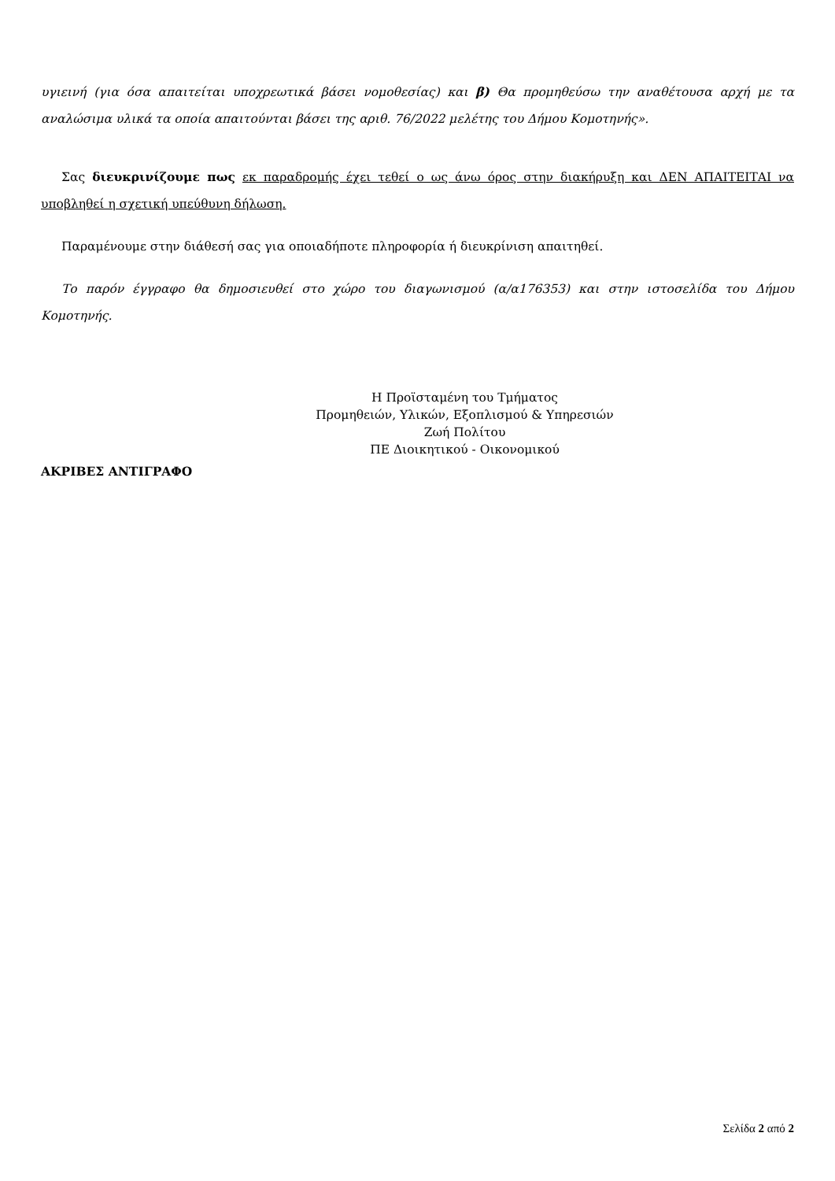υγιεινή (για όσα απαιτείται υποχρεωτικά βάσει νομοθεσίας) και β) Θα προμηθεύσω την αναθέτουσα αρχή με τα αναλώσιμα υλικά τα οποία απαιτούνται βάσει της αριθ. 76/2022 μελέτης του Δήμου Κομοτηνής».
Σας διευκρινίζουμε πως εκ παραδρομής έχει τεθεί ο ως άνω όρος στην διακήρυξη και ΔΕΝ ΑΠΑΙΤΕΙΤΑΙ να υποβληθεί η σχετική υπεύθυνη δήλωση.
Παραμένουμε στην διάθεσή σας για οποιαδήποτε πληροφορία ή διευκρίνιση απαιτηθεί.
Το παρόν έγγραφο θα δημοσιευθεί στο χώρο του διαγωνισμού (α/α176353) και στην ιστοσελίδα του Δήμου Κομοτηνής.
Η Προϊσταμένη του Τμήματος
Προμηθειών, Υλικών, Εξοπλισμού & Υπηρεσιών
Ζωή Πολίτου
ΠΕ Διοικητικού - Οικονομικού
ΑΚΡΙΒΕΣ ΑΝΤΙΓΡΑΦΟ
Σελίδα 2 από 2